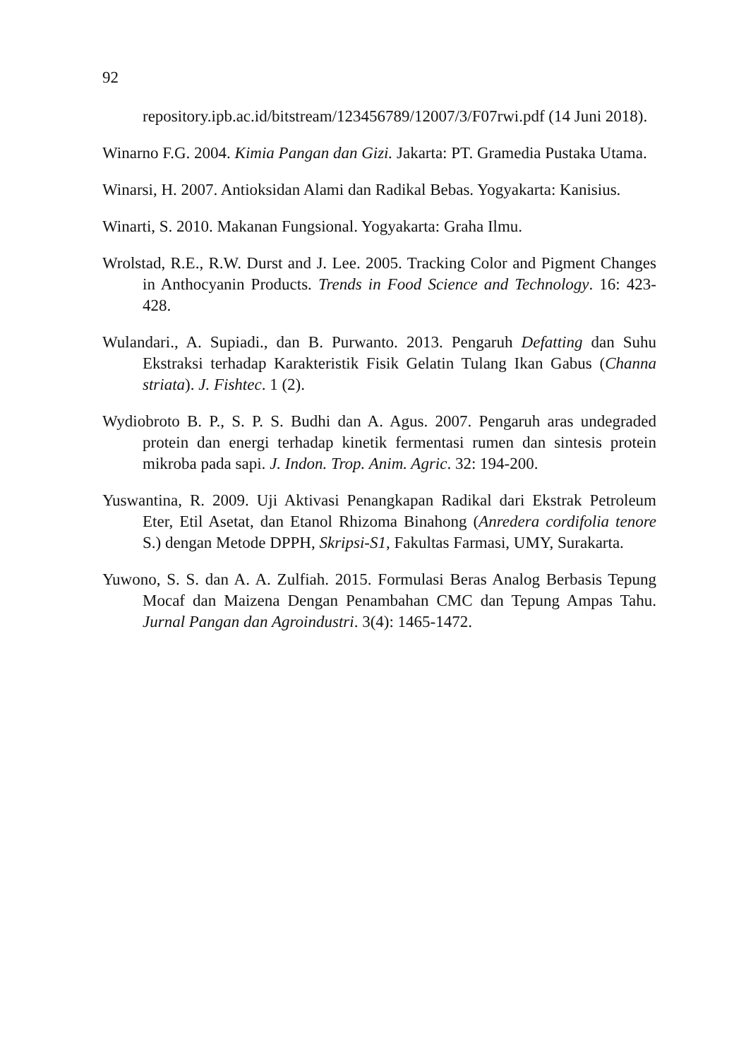92
repository.ipb.ac.id/bitstream/123456789/12007/3/F07rwi.pdf (14 Juni 2018).
Winarno F.G. 2004. Kimia Pangan dan Gizi. Jakarta: PT. Gramedia Pustaka Utama.
Winarsi, H. 2007. Antioksidan Alami dan Radikal Bebas. Yogyakarta: Kanisius.
Winarti, S. 2010. Makanan Fungsional. Yogyakarta: Graha Ilmu.
Wrolstad, R.E., R.W. Durst and J. Lee. 2005. Tracking Color and Pigment Changes in Anthocyanin Products. Trends in Food Science and Technology. 16: 423-428.
Wulandari., A. Supiadi., dan B. Purwanto. 2013. Pengaruh Defatting dan Suhu Ekstraksi terhadap Karakteristik Fisik Gelatin Tulang Ikan Gabus (Channa striata). J. Fishtec. 1 (2).
Wydiobroto B. P., S. P. S. Budhi dan A. Agus. 2007. Pengaruh aras undegraded protein dan energi terhadap kinetik fermentasi rumen dan sintesis protein mikroba pada sapi. J. Indon. Trop. Anim. Agric. 32: 194-200.
Yuswantina, R. 2009. Uji Aktivasi Penangkapan Radikal dari Ekstrak Petroleum Eter, Etil Asetat, dan Etanol Rhizoma Binahong (Anredera cordifolia tenore S.) dengan Metode DPPH, Skripsi-S1, Fakultas Farmasi, UMY, Surakarta.
Yuwono, S. S. dan A. A. Zulfiah. 2015. Formulasi Beras Analog Berbasis Tepung Mocaf dan Maizena Dengan Penambahan CMC dan Tepung Ampas Tahu. Jurnal Pangan dan Agroindustri. 3(4): 1465-1472.